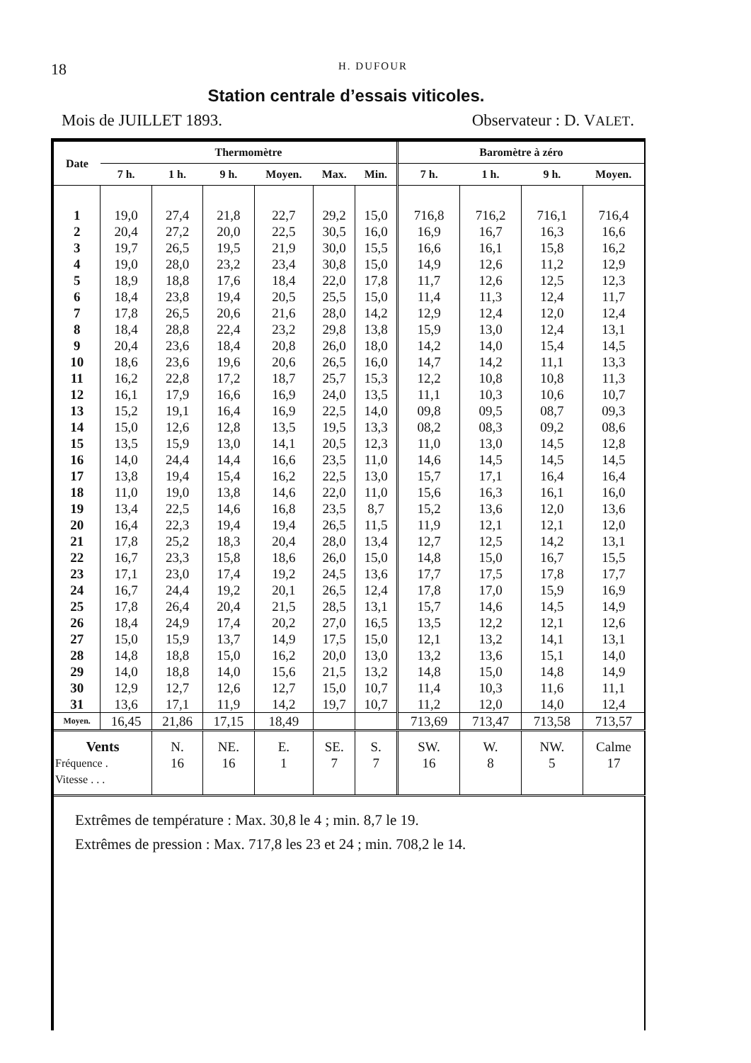18 H. DUFOUR
Station centrale d’essais viticoles.
Mois de JUILLET 1893. Observateur : D. VALET.
| Date | Thermomètre | | | | | | Baromètre à zéro | | | |
| --- | --- | --- | --- | --- | --- | --- | --- | --- | --- | --- |
| | 7 h. | 1 h. | 9 h. | Moyen. | Max. | Min. | 7 h. | 1 h. | 9 h. | Moyen. |
| 1 | 19,0 | 27,4 | 21,8 | 22,7 | 29,2 | 15,0 | 716,8 | 716,2 | 716,1 | 716,4 |
| 2 | 20,4 | 27,2 | 20,0 | 22,5 | 30,5 | 16,0 | 16,9 | 16,7 | 16,3 | 16,6 |
| 3 | 19,7 | 26,5 | 19,5 | 21,9 | 30,0 | 15,5 | 16,6 | 16,1 | 15,8 | 16,2 |
| 4 | 19,0 | 28,0 | 23,2 | 23,4 | 30,8 | 15,0 | 14,9 | 12,6 | 11,2 | 12,9 |
| 5 | 18,9 | 18,8 | 17,6 | 18,4 | 22,0 | 17,8 | 11,7 | 12,6 | 12,5 | 12,3 |
| 6 | 18,4 | 23,8 | 19,4 | 20,5 | 25,5 | 15,0 | 11,4 | 11,3 | 12,4 | 11,7 |
| 7 | 17,8 | 26,5 | 20,6 | 21,6 | 28,0 | 14,2 | 12,9 | 12,4 | 12,0 | 12,4 |
| 8 | 18,4 | 28,8 | 22,4 | 23,2 | 29,8 | 13,8 | 15,9 | 13,0 | 12,4 | 13,1 |
| 9 | 20,4 | 23,6 | 18,4 | 20,8 | 26,0 | 18,0 | 14,2 | 14,0 | 15,4 | 14,5 |
| 10 | 18,6 | 23,6 | 19,6 | 20,6 | 26,5 | 16,0 | 14,7 | 14,2 | 11,1 | 13,3 |
| 11 | 16,2 | 22,8 | 17,2 | 18,7 | 25,7 | 15,3 | 12,2 | 10,8 | 10,8 | 11,3 |
| 12 | 16,1 | 17,9 | 16,6 | 16,9 | 24,0 | 13,5 | 11,1 | 10,3 | 10,6 | 10,7 |
| 13 | 15,2 | 19,1 | 16,4 | 16,9 | 22,5 | 14,0 | 09,8 | 09,5 | 08,7 | 09,3 |
| 14 | 15,0 | 12,6 | 12,8 | 13,5 | 19,5 | 13,3 | 08,2 | 08,3 | 09,2 | 08,6 |
| 15 | 13,5 | 15,9 | 13,0 | 14,1 | 20,5 | 12,3 | 11,0 | 13,0 | 14,5 | 12,8 |
| 16 | 14,0 | 24,4 | 14,4 | 16,6 | 23,5 | 11,0 | 14,6 | 14,5 | 14,5 | 14,5 |
| 17 | 13,8 | 19,4 | 15,4 | 16,2 | 22,5 | 13,0 | 15,7 | 17,1 | 16,4 | 16,4 |
| 18 | 11,0 | 19,0 | 13,8 | 14,6 | 22,0 | 11,0 | 15,6 | 16,3 | 16,1 | 16,0 |
| 19 | 13,4 | 22,5 | 14,6 | 16,8 | 23,5 | 8,7 | 15,2 | 13,6 | 12,0 | 13,6 |
| 20 | 16,4 | 22,3 | 19,4 | 19,4 | 26,5 | 11,5 | 11,9 | 12,1 | 12,1 | 12,0 |
| 21 | 17,8 | 25,2 | 18,3 | 20,4 | 28,0 | 13,4 | 12,7 | 12,5 | 14,2 | 13,1 |
| 22 | 16,7 | 23,3 | 15,8 | 18,6 | 26,0 | 15,0 | 14,8 | 15,0 | 16,7 | 15,5 |
| 23 | 17,1 | 23,0 | 17,4 | 19,2 | 24,5 | 13,6 | 17,7 | 17,5 | 17,8 | 17,7 |
| 24 | 16,7 | 24,4 | 19,2 | 20,1 | 26,5 | 12,4 | 17,8 | 17,0 | 15,9 | 16,9 |
| 25 | 17,8 | 26,4 | 20,4 | 21,5 | 28,5 | 13,1 | 15,7 | 14,6 | 14,5 | 14,9 |
| 26 | 18,4 | 24,9 | 17,4 | 20,2 | 27,0 | 16,5 | 13,5 | 12,2 | 12,1 | 12,6 |
| 27 | 15,0 | 15,9 | 13,7 | 14,9 | 17,5 | 15,0 | 12,1 | 13,2 | 14,1 | 13,1 |
| 28 | 14,8 | 18,8 | 15,0 | 16,2 | 20,0 | 13,0 | 13,2 | 13,6 | 15,1 | 14,0 |
| 29 | 14,0 | 18,8 | 14,0 | 15,6 | 21,5 | 13,2 | 14,8 | 15,0 | 14,8 | 14,9 |
| 30 | 12,9 | 12,7 | 12,6 | 12,7 | 15,0 | 10,7 | 11,4 | 10,3 | 11,6 | 11,1 |
| 31 | 13,6 | 17,1 | 11,9 | 14,2 | 19,7 | 10,7 | 11,2 | 12,0 | 14,0 | 12,4 |
| Moyen. | 16,45 | 21,86 | 17,15 | 18,49 | | | 713,69 | 713,47 | 713,58 | 713,57 |
| Vents Fréquence . Vitesse . . . | | N. 16 | NE. 16 | E. 1 | SE. 7 | S. 7 | SW. 16 | W. 8 | NW. 5 | Calme 17 |
| Extrêmes de température : Max. 30,8 le 4 ; min. 8,7 le 19. Extrêmes de pression : Max. 717,8 les 23 et 24 ; min. 708,2 le 14. | | | | | | | | | | |